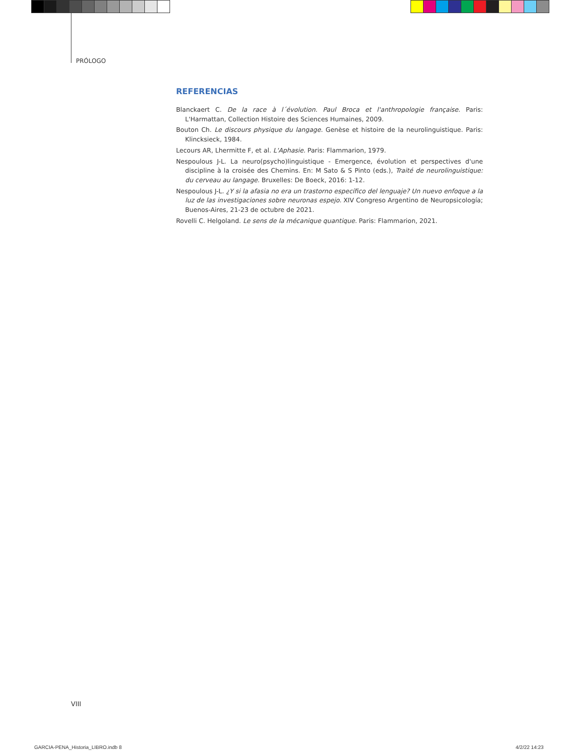PRÓLOGO
REFERENCIAS
Blanckaert C. De la race à l´évolution. Paul Broca et l'anthropologie française. Paris: L'Harmattan, Collection Histoire des Sciences Humaines, 2009.
Bouton Ch. Le discours physique du langage. Genèse et histoire de la neurolinguistique. Paris: Klincksieck, 1984.
Lecours AR, Lhermitte F, et al. L'Aphasie. Paris: Flammarion, 1979.
Nespoulous J-L. La neuro(psycho)linguistique - Emergence, évolution et perspectives d'une discipline à la croisée des Chemins. En: M Sato & S Pinto (eds.), Traité de neurolinguistique: du cerveau au langage. Bruxelles: De Boeck, 2016: 1-12.
Nespoulous J-L. ¿Y si la afasia no era un trastorno específico del lenguaje? Un nuevo enfoque a la luz de las investigaciones sobre neuronas espejo. XIV Congreso Argentino de Neuropsicología; Buenos-Aires, 21-23 de octubre de 2021.
Rovelli C. Helgoland. Le sens de la mécanique quantique. Paris: Flammarion, 2021.
VIII
GARCIA-PENA_Historia_LIBRO.indb 8
4/2/22 14:23